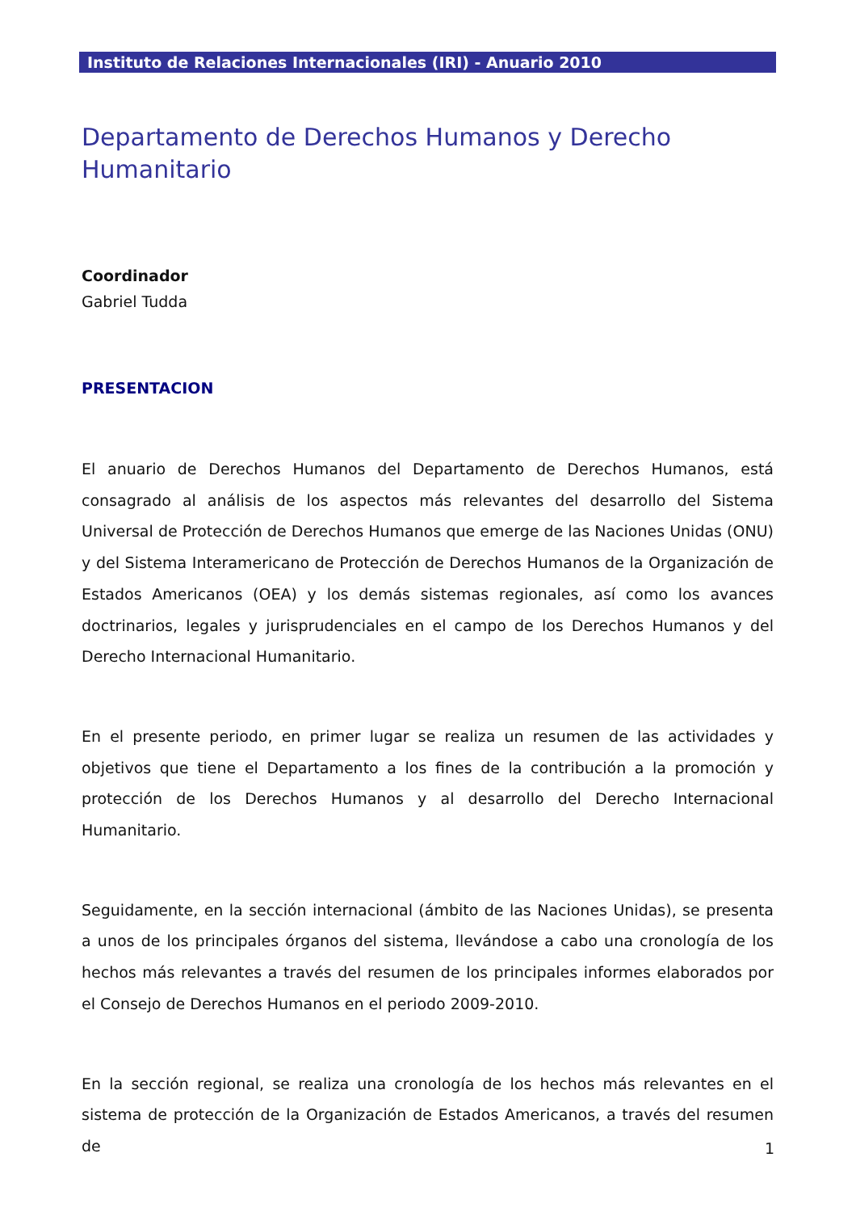Instituto de Relaciones Internacionales (IRI) - Anuario 2010
Departamento de Derechos Humanos y Derecho
Humanitario
Coordinador
Gabriel Tudda
PRESENTACION
El anuario de Derechos Humanos del Departamento de Derechos Humanos, está consagrado al análisis de los aspectos más relevantes del desarrollo del Sistema Universal de Protección de Derechos Humanos que emerge de las Naciones Unidas (ONU) y del Sistema Interamericano de Protección de Derechos Humanos de la Organización de Estados Americanos (OEA) y los demás sistemas regionales, así como los avances doctrinarios, legales y jurisprudenciales en el campo de los Derechos Humanos y del Derecho Internacional Humanitario.
En el presente periodo, en primer lugar se realiza un resumen de las actividades y objetivos que tiene el Departamento a los fines de la contribución a la promoción y protección de los Derechos Humanos y al desarrollo del Derecho Internacional Humanitario.
Seguidamente, en la sección internacional (ámbito de las Naciones Unidas), se presenta a unos de los principales órganos del sistema, llevándose a cabo una cronología de los hechos más relevantes a través del resumen de los principales informes elaborados por el Consejo de Derechos Humanos en el periodo 2009-2010.
En la sección regional, se realiza una cronología de los hechos más relevantes en el sistema de protección de la Organización de Estados Americanos, a través del resumen de
1